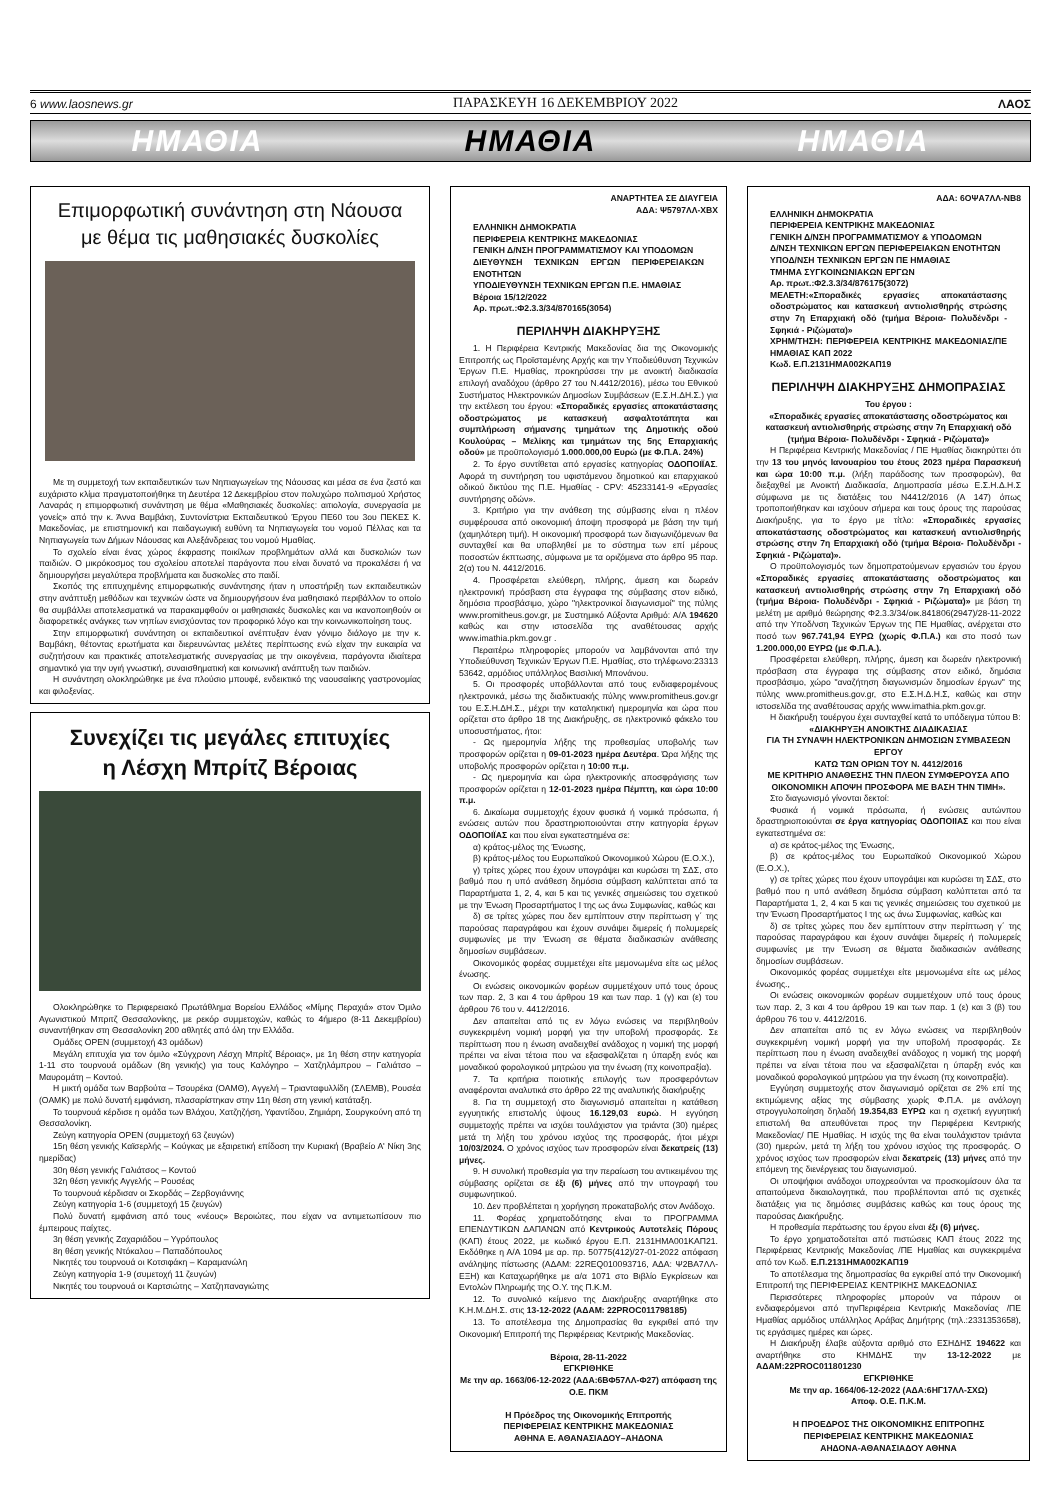6 www.laosnews.gr ΠΑΡΑΣΚΕΥΗ 16 ΔΕΚΕΜΒΡΙΟΥ 2022 ΛΑΟΣ
ΗΜΑΘΙΑ ΗΜΑΘΙΑ ΗΜΑΘΙΑ
Επιμορφωτική συνάντηση στη Νάουσα
με θέμα τις μαθησιακές δυσκολίες
Με τη συμμετοχή των εκπαιδευτικών των Νηπιαγωγείων της Νάουσας και μέσα σε ένα ζεστό και ευχάριστο κλίμα πραγματοποιήθηκε τη Δευτέρα 12 Δεκεμβρίου στον πολυχώρο πολιτισμού Χρήστος Λαναράς η επιμορφωτική συνάντηση με θέμα «Μαθησιακές δυσκολίες: αιτιολογία, συνεργασία με γονείς» από την κ. Άννα Βαμβάκη, Συντονίστρια Εκπαιδευτικού Έργου ΠΕ60 του 3ου ΠΕΚΕΣ Κ. Μακεδονίας, με επιστημονική και παιδαγωγική ευθύνη τα Νηπιαγωγεία του νομού Πέλλας και τα Νηπιαγωγεία των Δήμων Νάουσας και Αλεξάνδρειας του νομού Ημαθίας.
Το σχολείο είναι ένας χώρος έκφρασης ποικίλων προβλημάτων αλλά και δυσκολιών των παιδιών. Ο μικρόκοσμος του σχολείου αποτελεί παράγοντα που είναι δυνατό να προκαλέσει ή να δημιουργήσει μεγαλύτερα προβλήματα και δυσκολίες στο παιδί.
Σκοπός της επιτυχημένης επιμορφωτικής συνάντησης ήταν η υποστήριξη των εκπαιδευτικών στην ανάπτυξη μεθόδων και τεχνικών ώστε να δημιουργήσουν ένα μαθησιακό περιβάλλον το οποίο θα συμβάλλει αποτελεσματικά να παρακαμφθούν οι μαθησιακές δυσκολίες και να ικανοποιηθούν οι διαφορετικές ανάγκες των νηπίων ενισχύοντας τον προφορικό λόγο και την κοινωνικοποίηση τους.
Στην επιμορφωτική συνάντηση οι εκπαιδευτικοί ανέπτυξαν έναν γόνιμο διάλογο με την κ. Βαμβάκη, θέτοντας ερωτήματα και διερευνώντας μελέτες περίπτωσης ενώ είχαν την ευκαιρία να συζητήσουν και πρακτικές αποτελεσματικής συνεργασίας με την οικογένεια, παράγοντα ιδιαίτερα σημαντικό για την υγιή γνωστική, συναισθηματική και κοινωνική ανάπτυξη των παιδιών.
Η συνάντηση ολοκληρώθηκε με ένα πλούσιο μπουφέ, ενδεικτικό της ναουσαίικης γαστρονομίας και φιλοξενίας.
Συνεχίζει τις μεγάλες επιτυχίες
η Λέσχη Μπρίτζ Βέροιας
Ολοκληρώθηκε το Περιφερειακό Πρωτάθλημα Βορείου Ελλάδος «Μίμης Περαχιά» στον Όμιλο Αγωνιστικού Μπριτζ Θεσσαλονίκης, με ρεκόρ συμμετοχών, καθώς το 4ήμερο (8-11 Δεκεμβρίου) συναντήθηκαν στη Θεσσαλονίκη 200 αθλητές από όλη την Ελλάδα.
Ομάδες OPEN (συμμετοχή 43 ομάδων)
Μεγάλη επιτυχία για τον όμιλο «Σύγχρονη Λέσχη Μπρίτζ Βέροιας», με 1η θέση στην κατηγορία 1-11 στο τουρνουά ομάδων (8η γενικής) για τους Καλόγηρο – Χατζηλάμπρου – Γαλιάτσο – Μαυρομάτη – Κοντού.
Η μικτή ομάδα των Βαρβούτα – Τσουρέκα (ΟΑΜΘ), Αγγελή – Τριανταφυλλίδη (ΣΛΕΜΒ), Ρουσέα (ΟΑΜΚ) με πολύ δυνατή εμφάνιση, πλασαρίστηκαν στην 11η θέση στη γενική κατάταξη.
Το τουρνουά κέρδισε η ομάδα των Βλάχου, Χατζηζήση, Υφαντίδου, Ζημιάρη, Σουργκούνη από τη Θεσσαλονίκη.
Ζεύγη κατηγορία OPEN (συμμετοχή 63 ζευγών)
15η θέση γενικής Καϊσερλής – Κούγκας με εξαιρετική επίδοση την Κυριακή (Βραβείο Α' Νίκη 3ης ημερίδας)
30η θέση γενικής Γαλιάτσος – Κοντού
32η θέση γενικής Αγγελής – Ρουσέας
Το τουρνουά κέρδισαν οι Σκορδάς – Ζερβογιάννης
Ζεύγη κατηγορία 1-6 (συμμετοχή 15 ζευγών)
Πολύ δυνατή εμφάνιση από τους «νέους» Βεροιώτες, που είχαν να αντιμετωπίσουν πιο έμπειρους παίχτες.
3η θέση γενικής Ζαχαριάδου – Υγρόπουλος
8η θέση γενικής Ντόκαλου – Παπαδόπουλος
Νικητές του τουρνουά οι Κοτσιφάκη – Καραμανώλη
Ζεύγη κατηγορία 1-9 (συμετοχή 11 ζευγών)
Νικητές του τουρνουά οι Καρτσιώτης – Χατζηπαναγιώτης
ΑΝΑΡΤΗΤΕΑ ΣΕ ΔΙΑΥΓΕΙΑ
ΑΔΑ: Ψ5797ΛΛ-ΧΒΧ
ΕΛΛΗΝΙΚΗ ΔΗΜΟΚΡΑΤΙΑ
ΠΕΡΙΦΕΡΕΙΑ ΚΕΝΤΡΙΚΗΣ ΜΑΚΕΔΟΝΙΑΣ
ΓΕΝΙΚΗ Δ/ΝΣΗ ΠΡΟΓΡΑΜΜΑΤΙΣΜΟΥ ΚΑΙ ΥΠΟΔΟΜΩΝ
ΔΙΕΥΘΥΝΣΗ ΤΕΧΝΙΚΩΝ ΕΡΓΩΝ ΠΕΡΙΦΕΡΕΙΑΚΩΝ ΕΝΟΤΗΤΩΝ
ΥΠΟΔΙΕΥΘΥΝΣΗ ΤΕΧΝΙΚΩΝ ΕΡΓΩΝ Π.Ε. ΗΜΑΘΙΑΣ
Βέροια 15/12/2022
Αρ. πρωτ.:Φ2.3.3/34/870165(3054)
ΠΕΡΙΛΗΨΗ ΔΙΑΚΗΡΥΞΗΣ
1. Η Περιφέρεια Κεντρικής Μακεδονίας δια της Οικονομικής Επιτροπής ως Προϊσταμένης Αρχής και την Υποδιεύθυνση Τεχνικών Έργων Π.Ε. Ημαθίας, προκηρύσσει την με ανοικτή διαδικασία επιλογή αναδόχου (άρθρο 27 του Ν.4412/2016), μέσω του Εθνικού Συστήματος Ηλεκτρονικών Δημοσίων Συμβάσεων (Ε.Σ.Η.ΔΗ.Σ.) για την εκτέλεση του έργου: «Σποραδικές εργασίες αποκατάστασης οδοστρώματος με κατασκευή ασφαλτοτάπητα και συμπλήρωση σήμανσης τμημάτων της Δημοτικής οδού Κουλούρας – Μελίκης και τμημάτων της 5ης Επαρχιακής οδού» με προϋπολογισμό 1.000.000,00 Ευρώ (με Φ.Π.Α. 24%)
2. Το έργο συντίθεται από εργασίες κατηγορίας ΟΔΟΠΟΙΪΑΣ. Αφορά τη συντήρηση του υφιστάμενου δημοτικού και επαρχιακού οδικού δικτύου της Π.Ε. Ημαθίας - CPV: 45233141-9 «Εργασίες συντήρησης οδών».
3. Κριτήριο για την ανάθεση της σύμβασης είναι η πλέον συμφέρουσα από οικονομική άποψη προσφορά με βάση την τιμή (χαμηλότερη τιμή). Η οικονομική προσφορά των διαγωνιζόμενων θα συνταχθεί και θα υποβληθεί με το σύστημα των επί μέρους ποσοστών έκπτωσης, σύμφωνα με τα οριζόμενα στο άρθρο 95 παρ. 2(α) του Ν. 4412/2016.
4. Προσφέρεται ελεύθερη, πλήρης, άμεση και δωρεάν ηλεκτρονική πρόσβαση στα έγγραφα της σύμβασης στον ειδικό, δημόσια προσβάσιμο, χώρο "ηλεκτρονικοί διαγωνισμοί" της πύλης www.promitheus.gov.gr, με Συστημικό Αύξοντα Αριθμό: Α/Α 194620 καθώς και στην ιστοσελίδα της αναθέτουσας αρχής www.imathia.pkm.gov.gr .
Περαιτέρω πληροφορίες μπορούν να λαμβάνονται από την Υποδιεύθυνση Τεχνικών Έργων Π.Ε. Ημαθίας, στο τηλέφωνο:23313 53642, αρμόδιος υπάλληλος Βασιλική Μπονάνου.
5. Οι προσφορές υποβάλλονται από τους ενδιαφερομένους ηλεκτρονικά, μέσω της διαδικτυακής πύλης www.promitheus.gov.gr του Ε.Σ.Η.ΔΗ.Σ., μέχρι την καταληκτική ημερομηνία και ώρα που ορίζεται στο άρθρο 18 της Διακήρυξης, σε ηλεκτρονικό φάκελο του υποσυστήματος, ήτοι:
- Ως ημερομηνία λήξης της προθεσμίας υποβολής των προσφορών ορίζεται η 09-01-2023 ημέρα Δευτέρα. Ώρα λήξης της υποβολής προσφορών ορίζεται η 10:00 π.μ.
- Ως ημερομηνία και ώρα ηλεκτρονικής αποσφράγισης των προσφορών ορίζεται η 12-01-2023 ημέρα Πέμπτη, και ώρα 10:00 π.μ.
6. Δικαίωμα συμμετοχής έχουν φυσικά ή νομικά πρόσωπα, ή ενώσεις αυτών που δραστηριοποιούνται στην κατηγορία έργων ΟΔΟΠΟΙΪΑΣ και που είναι εγκατεστημένα σε:
α) κράτος-μέλος της Ένωσης,
β) κράτος-μέλος του Ευρωπαϊκού Οικονομικού Χώρου (Ε.Ο.Χ.),
γ) τρίτες χώρες που έχουν υπογράψει και κυρώσει τη ΣΔΣ, στο βαθμό που η υπό ανάθεση δημόσια σύμβαση καλύπτεται από τα Παραρτήματα 1, 2, 4, και 5 και τις γενικές σημειώσεις του σχετικού με την Ένωση Προσαρτήματος Ι της ως άνω Συμφωνίας, καθώς και
δ) σε τρίτες χώρες που δεν εμπίπτουν στην περίπτωση γ΄ της παρούσας παραγράφου και έχουν συνάψει διμερείς ή πολυμερείς συμφωνίες με την Ένωση σε θέματα διαδικασιών ανάθεσης δημοσίων συμβάσεων.
Οικονομικός φορέας συμμετέχει είτε μεμονωμένα είτε ως μέλος ένωσης.
Οι ενώσεις οικονομικών φορέων συμμετέχουν υπό τους όρους των παρ. 2, 3 και 4 του άρθρου 19 και των παρ. 1 (γ) και (ε) του άρθρου 76 του ν. 4412/2016.
Δεν απαιτείται από τις εν λόγω ενώσεις να περιβληθούν συγκεκριμένη νομική μορφή για την υποβολή προσφοράς. Σε περίπτωση που η ένωση αναδειχθεί ανάδοχος η νομική της μορφή πρέπει να είναι τέτοια που να εξασφαλίζεται η ύπαρξη ενός και μοναδικού φορολογικού μητρώου για την ένωση (πχ κοινοπραξία).
7. Τα κριτήρια ποιοτικής επιλογής των προσφερόντων αναφέρονται αναλυτικά στο άρθρο 22 της αναλυτικής διακήρυξης
8. Για τη συμμετοχή στο διαγωνισμό απαιτείται η κατάθεση εγγυητικής επιστολής ύψους 16.129,03 ευρώ. Η εγγύηση συμμετοχής πρέπει να ισχύει τουλάχιστον για τριάντα (30) ημέρες μετά τη λήξη του χρόνου ισχύος της προσφοράς, ήτοι μέχρι 10/03/2024. Ο χρόνος ισχύος των προσφορών είναι δεκατρείς (13) μήνες.
9. Η συνολική προθεσμία για την περαίωση του αντικειμένου της σύμβασης ορίζεται σε έξι (6) μήνες από την υπογραφή του συμφωνητικού.
10. Δεν προβλέπεται η χορήγηση προκαταβολής στον Ανάδοχο.
11. Φορέας χρηματοδότησης είναι το ΠΡΟΓΡΑΜΜΑ ΕΠΕΝΔΥΤΙΚΩΝ ΔΑΠΑΝΩΝ από Κεντρικούς Αυτοτελείς Πόρους (ΚΑΠ) έτους 2022, με κωδικό έργου Ε.Π. 2131ΗΜΑ001ΚΑΠ21. Εκδόθηκε η Α/Α 1094 με αρ. πρ. 50775(412)/27-01-2022 απόφαση ανάληψης πίστωσης (ΑΔΑΜ: 22REQ010093716, ΑΔΑ: Ψ2ΒΑ7ΛΛ-ΕΞΗ) και Καταχωρήθηκε με α/α 1071 στο Βιβλίο Εγκρίσεων και Εντολών Πληρωμής της Ο.Υ. της Π.Κ.Μ.
12. Το συνολικό κείμενο της Διακήρυξης αναρτήθηκε στο Κ.Η.Μ.ΔΗ.Σ. στις 13-12-2022 (ΑΔΑΜ: 22PROC011798185)
13. Το αποτέλεσμα της Δημοπρασίας θα εγκριθεί από την Οικονομική Επιτροπή της Περιφέρειας Κεντρικής Μακεδονίας.
Βέροια, 28-11-2022
ΕΓΚΡΙΘΗΚΕ
Με την αρ. 1663/06-12-2022 (ΑΔΑ:6ΒΦ57ΛΛ-Φ27) απόφαση της Ο.Ε. ΠΚΜ
Η Πρόεδρος της Οικονομικής Επιτροπής
ΠΕΡΙΦΕΡΕΙΑΣ ΚΕΝΤΡΙΚΗΣ ΜΑΚΕΔΟΝΙΑΣ
ΑΘΗΝΑ Ε. ΑΘΑΝΑΣΙΑΔΟΥ–ΑΗΔΟΝΑ
ΑΔΑ: 6ΟΨΑ7ΛΛ-ΝΒ8
ΕΛΛΗΝΙΚΗ ΔΗΜΟΚΡΑΤΙΑ
ΠΕΡΙΦΕΡΕΙΑ ΚΕΝΤΡΙΚΗΣ ΜΑΚΕΔΟΝΙΑΣ
ΓΕΝΙΚΗ Δ/ΝΣΗ ΠΡΟΓΡΑΜΜΑΤΙΣΜΟΥ & ΥΠΟΔΟΜΩΝ
Δ/ΝΣΗ ΤΕΧΝΙΚΩΝ ΕΡΓΩΝ ΠΕΡΙΦΕΡΕΙΑΚΩΝ ΕΝΟΤΗΤΩΝ
ΥΠΟΔ/ΝΣΗ ΤΕΧΝΙΚΩΝ ΕΡΓΩΝ ΠΕ ΗΜΑΘΙΑΣ
ΤΜΗΜΑ ΣΥΓΚΟΙΝΩΝΙΑΚΩΝ ΕΡΓΩΝ
Αρ. πρωτ.:Φ2.3.3/34/876175(3072)
ΜΕΛΕΤΗ:«Σποραδικές εργασίες αποκατάστασης οδοστρώματος και κατασκευή αντιολισθηρής στρώσης στην 7η Επαρχιακή οδό (τμήμα Βέροια- Πολυδένδρι - Σφηκιά - Ριζώματα)»
ΧΡΗΜ/ΤΗΣΗ: ΠΕΡΙΦΕΡΕΙΑ ΚΕΝΤΡΙΚΗΣ ΜΑΚΕΔΟΝΙΑΣ/ΠΕ ΗΜΑΘΙΑΣ ΚΑΠ 2022
Κωδ. Ε.Π.2131ΗΜΑ002ΚΑΠ19
ΠΕΡΙΛΗΨΗ ΔΙΑΚΗΡΥΞΗΣ ΔΗΜΟΠΡΑΣΙΑΣ
Του έργου :
«Σποραδικές εργασίες αποκατάστασης οδοστρώματος και κατασκευή αντιολισθηρής στρώσης στην 7η Επαρχιακή οδό (τμήμα Βέροια- Πολυδένδρι - Σφηκιά - Ριζώματα)»
Η Περιφέρεια Κεντρικής Μακεδονίας / ΠΕ Ημαθίας διακηρύττει ότι την 13 του μηνός Ιανουαρίου του έτους 2023 ημέρα Παρασκευή και ώρα 10:00 π.μ. (λήξη παράδοσης των προσφορών), θα διεξαχθεί με Ανοικτή Διαδικασία, Δημοπρασία μέσω Ε.Σ.Η.Δ.Η.Σ σύμφωνα με τις διατάξεις του Ν4412/2016 (Α 147) όπως τροποποιήθηκαν και ισχύουν σήμερα και τους όρους της παρούσας Διακήρυξης, για το έργο με τίτλο: «Σποραδικές εργασίες αποκατάστασης οδοστρώματος και κατασκευή αντιολισθηρής στρώσης στην 7η Επαρχιακή οδό (τμήμα Βέροια- Πολυδένδρι - Σφηκιά - Ριζώματα)».
Ο προϋπολογισμός των δημοπρατούμενων εργασιών του έργου «Σποραδικές εργασίες αποκατάστασης οδοστρώματος και κατασκευή αντιολισθηρής στρώσης στην 7η Επαρχιακή οδό (τμήμα Βέροια- Πολυδένδρι - Σφηκιά - Ριζώματα)» με βάση τη μελέτη με αριθμό θεώρησης Φ2.3.3/34/οικ.841806(2947)/28-11-2022 από την Υποδ/νση Τεχνικών Έργων της ΠΕ Ημαθίας, ανέρχεται στο ποσό των 967.741,94 ΕΥΡΩ (χωρίς Φ.Π.Α.) και στο ποσό των 1.200.000,00 ΕΥΡΩ (με Φ.Π.Α.).
Προσφέρεται ελεύθερη, πλήρης, άμεση και δωρεάν ηλεκτρονική πρόσβαση στα έγγραφα της σύμβασης στον ειδικό, δημόσια προσβάσιμο, χώρο "αναζήτηση διαγωνισμών δημοσίων έργων" της πύλης www.promitheus.gov.gr, στο Ε.Σ.Η.Δ.Η.Σ, καθώς και στην ιστοσελίδα της αναθέτουσας αρχής www.imathia.pkm.gov.gr.
Η διακήρυξη τουέργου έχει συνταχθεί κατά το υπόδειγμα τύπου Β:
«ΔΙΑΚΗΡΥΞΗ ΑΝΟΙΚΤΗΣ ΔΙΑΔΙΚΑΣΙΑΣ
ΓΙΑ ΤΗ ΣΥΝΑΨΗ ΗΛΕΚΤΡΟΝΙΚΩΝ ΔΗΜΟΣΙΩΝ ΣΥΜΒΑΣΕΩΝ ΕΡΓΟΥ
ΚΑΤΩ ΤΩΝ ΟΡΙΩΝ ΤΟΥ Ν. 4412/2016
ΜΕ ΚΡΙΤΗΡΙΟ ΑΝΑΘΕΣΗΣ ΤΗΝ ΠΛΕΟΝ ΣΥΜΦΕΡΟΥΣΑ ΑΠΟ ΟΙΚΟΝΟΜΙΚΗ ΑΠΟΨΗ ΠΡΟΣΦΟΡΑ ΜΕ ΒΑΣΗ ΤΗΝ ΤΙΜΗ».
Στο διαγωνισμό γίνονται δεκτοί:
Φυσικά ή νομικά πρόσωπα, ή ενώσεις αυτώνπου δραστηριοποιούνται σε έργα κατηγορίας ΟΔΟΠΟΙΙΑΣ και που είναι εγκατεστημένα σε:
α) σε κράτος-μέλος της Ένωσης,
β) σε κράτος-μέλος του Ευρωπαϊκού Οικονομικού Χώρου (Ε.Ο.Χ.),
γ) σε τρίτες χώρες που έχουν υπογράψει και κυρώσει τη ΣΔΣ, στο βαθμό που η υπό ανάθεση δημόσια σύμβαση καλύπτεται από τα Παραρτήματα 1, 2, 4 και 5 και τις γενικές σημειώσεις του σχετικού με την Ένωση Προσαρτήματος Ι της ως άνω Συμφωνίας, καθώς και
δ) σε τρίτες χώρες που δεν εμπίπτουν στην περίπτωση γ΄ της παρούσας παραγράφου και έχουν συνάψει διμερείς ή πολυμερείς συμφωνίες με την Ένωση σε θέματα διαδικασιών ανάθεσης δημοσίων συμβάσεων.
Οικονομικός φορέας συμμετέχει είτε μεμονωμένα είτε ως μέλος ένωσης.,
Οι ενώσεις οικονομικών φορέων συμμετέχουν υπό τους όρους των παρ. 2, 3 και 4 του άρθρου 19 και των παρ. 1 (ε) και 3 (β) του άρθρου 76 του ν. 4412/2016.
Δεν απαιτείται από τις εν λόγω ενώσεις να περιβληθούν συγκεκριμένη νομική μορφή για την υποβολή προσφοράς. Σε περίπτωση που η ένωση αναδειχθεί ανάδοχος η νομική της μορφή πρέπει να είναι τέτοια που να εξασφαλίζεται η ύπαρξη ενός και μοναδικού φορολογικού μητρώου για την ένωση (πχ κοινοπραξία).
Εγγύηση συμμετοχής στον διαγωνισμό ορίζεται σε 2% επί της εκτιμώμενης αξίας της σύμβασης χωρίς Φ.Π.Α. με ανάλογη στρογγυλοποίηση δηλαδή 19.354,83 ΕΥΡΩ και η σχετική εγγυητική επιστολή θα απευθύνεται προς την Περιφέρεια Κεντρικής Μακεδονίας/ ΠΕ Ημαθίας. Η ισχύς της θα είναι τουλάχιστον τριάντα (30) ημερών, μετά τη λήξη του χρόνου ισχύος της προσφοράς. Ο χρόνος ισχύος των προσφορών είναι δεκατρείς (13) μήνες από την επόμενη της διενέργειας του διαγωνισμού.
Οι υποψήφιοι ανάδοχοι υποχρεούνται να προσκομίσουν όλα τα απαιτούμενα δικαιολογητικά, που προβλέπονται από τις σχετικές διατάξεις για τις δημόσιες συμβάσεις καθώς και τους όρους της παρούσας Διακήρυξης.
Η προθεσμία περάτωσης του έργου είναι έξι (6) μήνες.
Το έργο χρηματοδοτείται από πιστώσεις ΚΑΠ έτους 2022 της Περιφέρειας Κεντρικής Μακεδονίας /ΠΕ Ημαθίας και συγκεκριμένα από τον Κωδ. Ε.Π.2131ΗΜΑ002ΚΑΠ19
Το αποτέλεσμα της δημοπρασίας θα εγκριθεί από την Οικονομική Επιτροπή της ΠΕΡΙΦΕΡΕΙΑΣ ΚΕΝΤΡΙΚΗΣ ΜΑΚΕΔΟΝΙΑΣ
Περισσότερες πληροφορίες μπορούν να πάρουν οι ενδιαφερόμενοι από τηνΠεριφέρεια Κεντρικής Μακεδονίας /ΠΕ Ημαθίας αρμόδιος υπάλληλος Αράβας Δημήτρης (τηλ.:2331353658), τις εργάσιμες ημέρες και ώρες.
Η Διακήρυξη έλαβε αύξοντα αριθμό στο ΕΣΗΔΗΣ 194622 και αναρτήθηκε στο ΚΗΜΔΗΣ την 13-12-2022 με ΑΔΑΜ:22PROC011801230
ΕΓΚΡΙΘΗΚΕ
Με την αρ. 1664/06-12-2022 (ΑΔΑ:6ΗΓ17ΛΛ-ΣΧΩ)
Αποφ. Ο.Ε. Π.Κ.Μ.
Η ΠΡΟΕΔΡΟΣ ΤΗΣ ΟΙΚΟΝΟΜΙΚΗΣ ΕΠΙΤΡΟΠΗΣ
ΠΕΡΙΦΕΡΕΙΑΣ ΚΕΝΤΡΙΚΗΣ ΜΑΚΕΔΟΝΙΑΣ
ΑΗΔΟΝΑ-ΑΘΑΝΑΣΙΑΔΟΥ ΑΘΗΝΑ